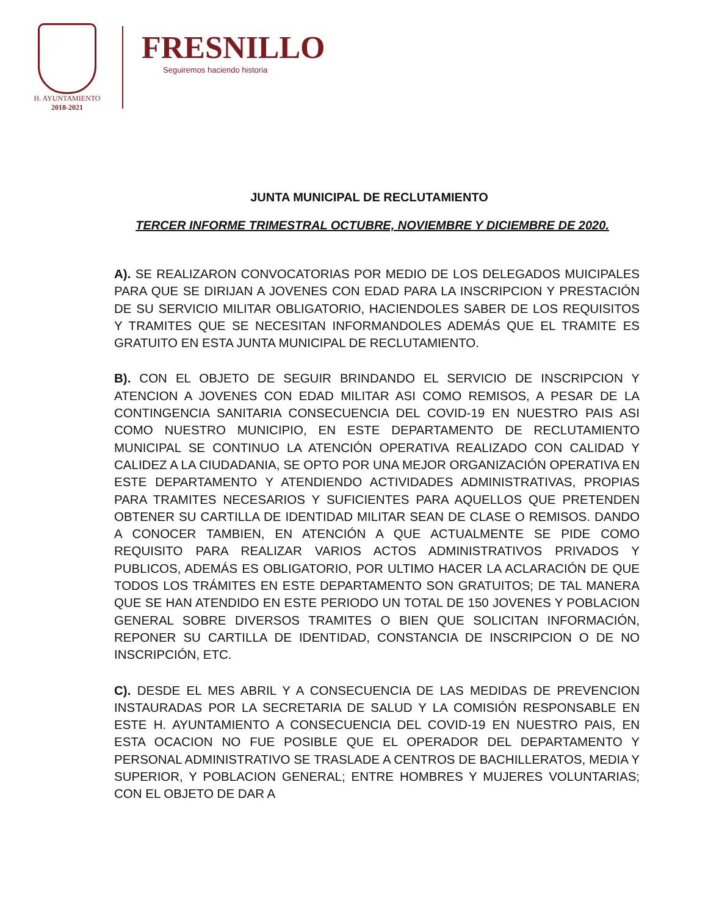H. AYUNTAMIENTO
2018-2021
FRESNILLO
Seguiremos haciendo historia
JUNTA MUNICIPAL DE RECLUTAMIENTO
TERCER INFORME TRIMESTRAL OCTUBRE, NOVIEMBRE Y DICIEMBRE DE 2020.
A). SE REALIZARON CONVOCATORIAS POR MEDIO DE LOS DELEGADOS MUICIPALES PARA QUE SE DIRIJAN A JOVENES CON EDAD PARA LA INSCRIPCION Y PRESTACIÓN DE SU SERVICIO MILITAR OBLIGATORIO, HACIENDOLES SABER DE LOS REQUISITOS Y TRAMITES QUE SE NECESITAN INFORMANDOLES ADEMÁS QUE EL TRAMITE ES GRATUITO EN ESTA JUNTA MUNICIPAL DE RECLUTAMIENTO.
B). CON EL OBJETO DE SEGUIR BRINDANDO EL SERVICIO DE INSCRIPCION Y ATENCION A JOVENES CON EDAD MILITAR ASI COMO REMISOS, A PESAR DE LA CONTINGENCIA SANITARIA CONSECUENCIA DEL COVID-19 EN NUESTRO PAIS ASI COMO NUESTRO MUNICIPIO, EN ESTE DEPARTAMENTO DE RECLUTAMIENTO MUNICIPAL SE CONTINUO LA ATENCIÓN OPERATIVA REALIZADO CON CALIDAD Y CALIDEZ A LA CIUDADANIA, SE OPTO POR UNA MEJOR ORGANIZACIÓN OPERATIVA EN ESTE DEPARTAMENTO Y ATENDIENDO ACTIVIDADES ADMINISTRATIVAS, PROPIAS PARA TRAMITES NECESARIOS Y SUFICIENTES PARA AQUELLOS QUE PRETENDEN OBTENER SU CARTILLA DE IDENTIDAD MILITAR SEAN DE CLASE O REMISOS. DANDO A CONOCER TAMBIEN, EN ATENCIÓN A QUE ACTUALMENTE SE PIDE COMO REQUISITO PARA REALIZAR VARIOS ACTOS ADMINISTRATIVOS PRIVADOS Y PUBLICOS, ADEMÁS ES OBLIGATORIO, POR ULTIMO HACER LA ACLARACIÓN DE QUE TODOS LOS TRÁMITES EN ESTE DEPARTAMENTO SON GRATUITOS; DE TAL MANERA QUE SE HAN ATENDIDO EN ESTE PERIODO UN TOTAL DE 150 JOVENES Y POBLACION GENERAL SOBRE DIVERSOS TRAMITES O BIEN QUE SOLICITAN INFORMACIÓN, REPONER SU CARTILLA DE IDENTIDAD, CONSTANCIA DE INSCRIPCION O DE NO INSCRIPCIÓN, ETC.
C). DESDE EL MES ABRIL Y A CONSECUENCIA DE LAS MEDIDAS DE PREVENCION INSTAURADAS POR LA SECRETARIA DE SALUD Y LA COMISIÓN RESPONSABLE EN ESTE H. AYUNTAMIENTO A CONSECUENCIA DEL COVID-19 EN NUESTRO PAIS, EN ESTA OCACION NO FUE POSIBLE QUE EL OPERADOR DEL DEPARTAMENTO Y PERSONAL ADMINISTRATIVO SE TRASLADE A CENTROS DE BACHILLERATOS, MEDIA Y SUPERIOR, Y POBLACION GENERAL; ENTRE HOMBRES Y MUJERES VOLUNTARIAS; CON EL OBJETO DE DAR A